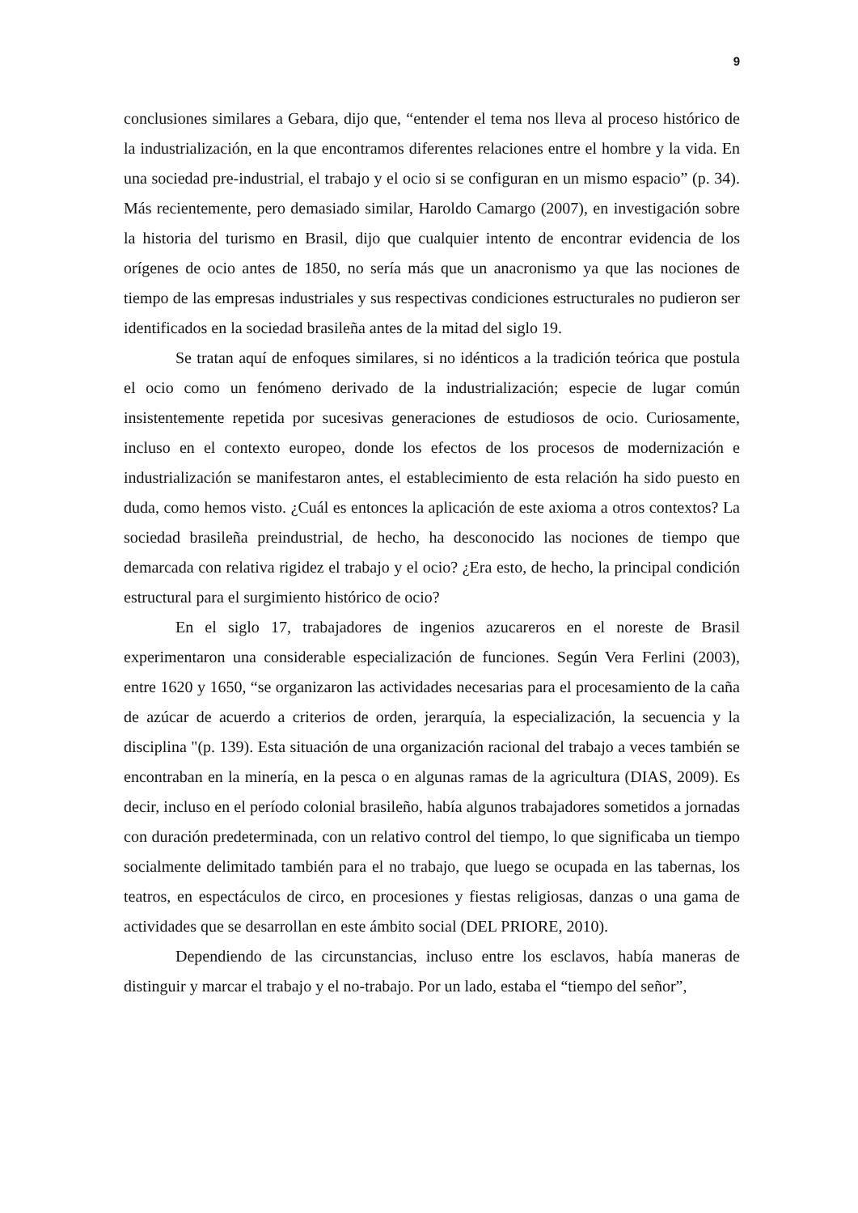9
conclusiones similares a Gebara, dijo que, “entender el tema nos lleva al proceso histórico de la industrialización, en la que encontramos diferentes relaciones entre el hombre y la vida. En una sociedad pre-industrial, el trabajo y el ocio si se configuran en un mismo espacio” (p. 34). Más recientemente, pero demasiado similar, Haroldo Camargo (2007), en investigación sobre la historia del turismo en Brasil, dijo que cualquier intento de encontrar evidencia de los orígenes de ocio antes de 1850, no sería más que un anacronismo ya que las nociones de tiempo de las empresas industriales y sus respectivas condiciones estructurales no pudieron ser identificados en la sociedad brasileña antes de la mitad del siglo 19.
Se tratan aquí de enfoques similares, si no idénticos a la tradición teórica que postula el ocio como un fenómeno derivado de la industrialización; especie de lugar común insistentemente repetida por sucesivas generaciones de estudiosos de ocio. Curiosamente, incluso en el contexto europeo, donde los efectos de los procesos de modernización e industrialización se manifestaron antes, el establecimiento de esta relación ha sido puesto en duda, como hemos visto. ¿Cuál es entonces la aplicación de este axioma a otros contextos? La sociedad brasileña preindustrial, de hecho, ha desconocido las nociones de tiempo que demarcada con relativa rigidez el trabajo y el ocio? ¿Era esto, de hecho, la principal condición estructural para el surgimiento histórico de ocio?
En el siglo 17, trabajadores de ingenios azucareros en el noreste de Brasil experimentaron una considerable especialización de funciones. Según Vera Ferlini (2003), entre 1620 y 1650, “se organizaron las actividades necesarias para el procesamiento de la caña de azúcar de acuerdo a criterios de orden, jerarquía, la especialización, la secuencia y la disciplina "(p. 139). Esta situación de una organización racional del trabajo a veces también se encontraban en la minería, en la pesca o en algunas ramas de la agricultura (DIAS, 2009). Es decir, incluso en el período colonial brasileño, había algunos trabajadores sometidos a jornadas con duración predeterminada, con un relativo control del tiempo, lo que significaba un tiempo socialmente delimitado también para el no trabajo, que luego se ocupada en las tabernas, los teatros, en espectáculos de circo, en procesiones y fiestas religiosas, danzas o una gama de actividades que se desarrollan en este ámbito social (DEL PRIORE, 2010).
Dependiendo de las circunstancias, incluso entre los esclavos, había maneras de distinguir y marcar el trabajo y el no-trabajo. Por un lado, estaba el “tiempo del señor”,